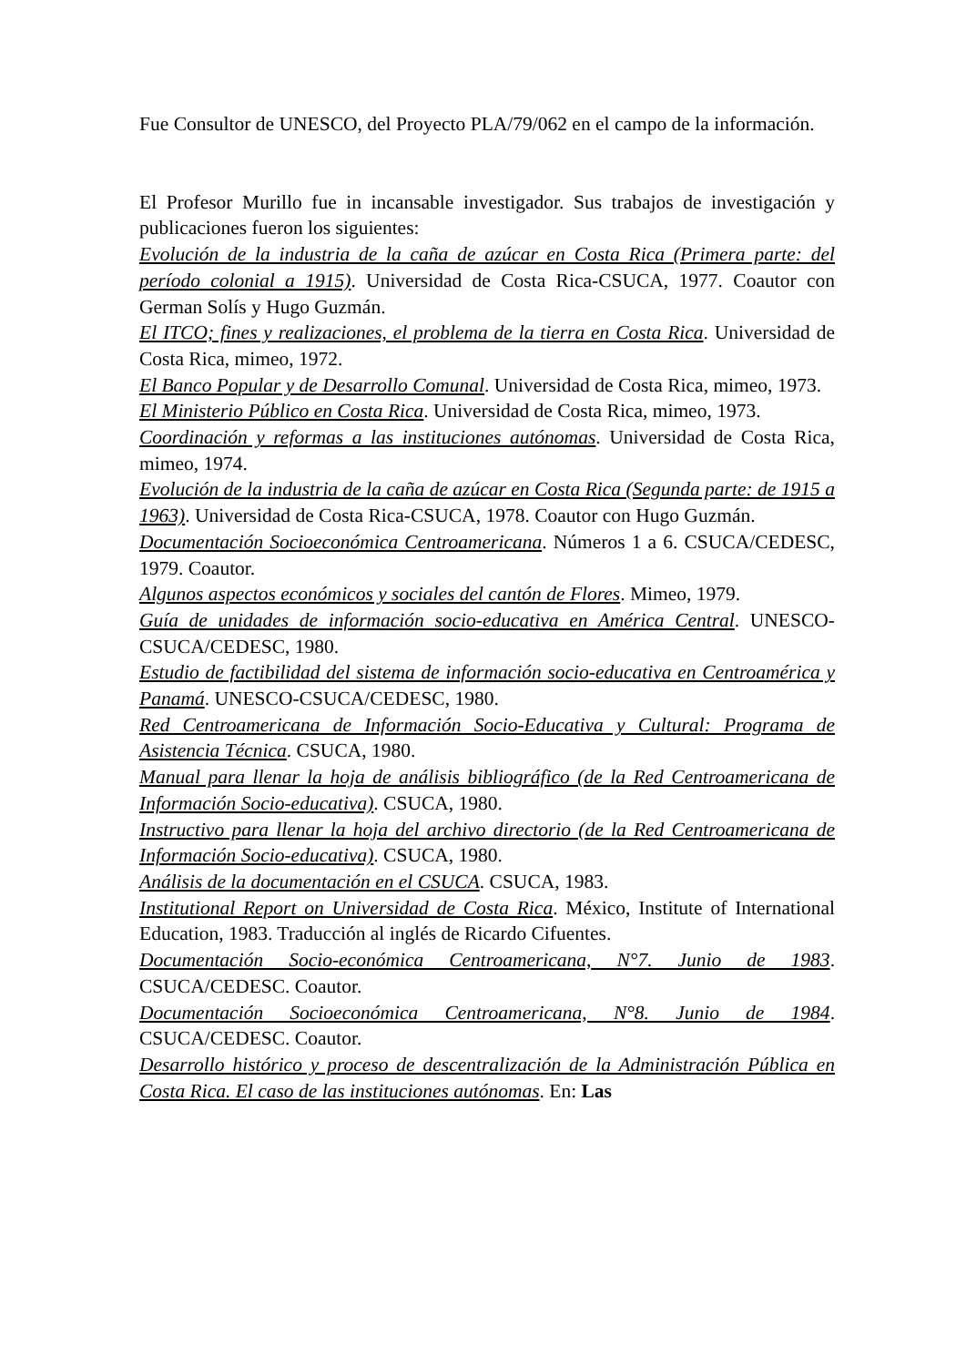Fue Consultor de UNESCO, del Proyecto PLA/79/062 en el campo de la información.
El Profesor Murillo fue in incansable investigador. Sus trabajos de investigación y publicaciones fueron los siguientes:
Evolución de la industria de la caña de azúcar en Costa Rica (Primera parte: del período colonial a 1915). Universidad de Costa Rica-CSUCA, 1977. Coautor con German Solís y Hugo Guzmán.
El ITCO; fines y realizaciones, el problema de la tierra en Costa Rica. Universidad de Costa Rica, mimeo, 1972.
El Banco Popular y de Desarrollo Comunal. Universidad de Costa Rica, mimeo, 1973.
El Ministerio Público en Costa Rica. Universidad de Costa Rica, mimeo, 1973.
Coordinación y reformas a las instituciones autónomas. Universidad de Costa Rica, mimeo, 1974.
Evolución de la industria de la caña de azúcar en Costa Rica (Segunda parte: de 1915 a 1963). Universidad de Costa Rica-CSUCA, 1978. Coautor con Hugo Guzmán.
Documentación Socioeconómica Centroamericana. Números 1 a 6. CSUCA/CEDESC, 1979. Coautor.
Algunos aspectos económicos y sociales del cantón de Flores. Mimeo, 1979.
Guía de unidades de información socio-educativa en América Central. UNESCO-CSUCA/CEDESC, 1980.
Estudio de factibilidad del sistema de información socio-educativa en Centroamérica y Panamá. UNESCO-CSUCA/CEDESC, 1980.
Red Centroamericana de Información Socio-Educativa y Cultural: Programa de Asistencia Técnica. CSUCA, 1980.
Manual para llenar la hoja de análisis bibliográfico (de la Red Centroamericana de Información Socio-educativa). CSUCA, 1980.
Instructivo para llenar la hoja del archivo directorio (de la Red Centroamericana de Información Socio-educativa). CSUCA, 1980.
Análisis de la documentación en el CSUCA. CSUCA, 1983.
Institutional Report on Universidad de Costa Rica. México, Institute of International Education, 1983. Traducción al inglés de Ricardo Cifuentes.
Documentación Socio-económica Centroamericana, N°7. Junio de 1983. CSUCA/CEDESC. Coautor.
Documentación Socioeconómica Centroamericana, N°8. Junio de 1984. CSUCA/CEDESC. Coautor.
Desarrollo histórico y proceso de descentralización de la Administración Pública en Costa Rica. El caso de las instituciones autónomas. En: Las